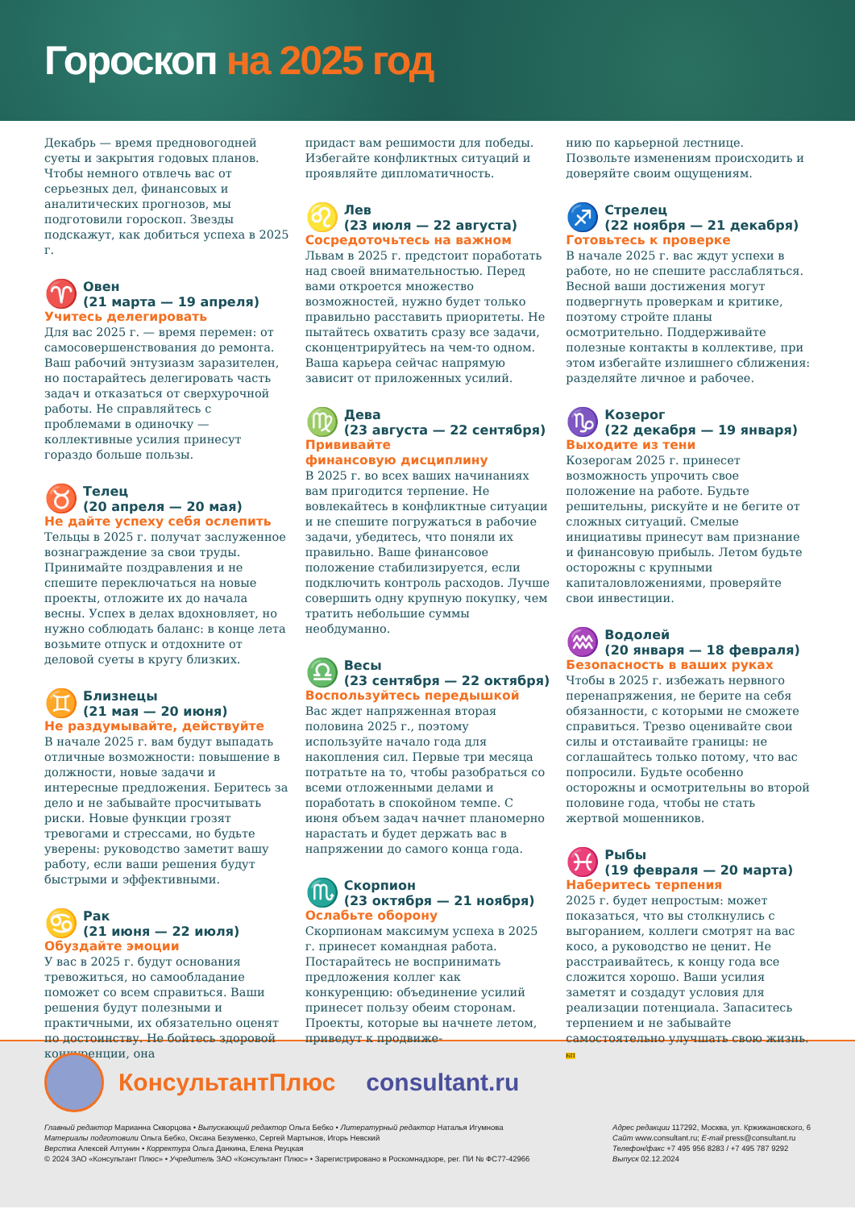Гороскоп на 2025 год
Декабрь — время предновогодней суеты и закрытия годовых планов. Чтобы немного отвлечь вас от серьезных дел, финансовых и аналитических прогнозов, мы подготовили гороскоп. Звезды подскажут, как добиться успеха в 2025 г.
♈
Овен
(21 марта — 19 апреля)
Учитесь делегировать
Для вас 2025 г. — время перемен: от самосовершенствования до ремонта. Ваш рабочий энтузиазм заразителен, но постарайтесь делегировать часть задач и отказаться от сверхурочной работы. Не справляйтесь с проблемами в одиночку — коллективные усилия принесут гораздо больше пользы.
♉
Телец
(20 апреля — 20 мая)
Не дайте успеху себя ослепить
Тельцы в 2025 г. получат заслуженное вознаграждение за свои труды. Принимайте поздравления и не спешите переключаться на новые проекты, отложите их до начала весны. Успех в делах вдохновляет, но нужно соблюдать баланс: в конце лета возьмите отпуск и отдохните от деловой суеты в кругу близких.
♊
Близнецы
(21 мая — 20 июня)
Не раздумывайте, действуйте
В начале 2025 г. вам будут выпадать отличные возможности: повышение в должности, новые задачи и интересные предложения. Беритесь за дело и не забывайте просчитывать риски. Новые функции грозят тревогами и стрессами, но будьте уверены: руководство заметит вашу работу, если ваши решения будут быстрыми и эффективными.
♋
Рак
(21 июня — 22 июля)
Обуздайте эмоции
У вас в 2025 г. будут основания тревожиться, но самообладание поможет со всем справиться. Ваши решения будут полезными и практичными, их обязательно оценят по достоинству. Не бойтесь здоровой конкуренции, она
придаст вам решимости для победы. Избегайте конфликтных ситуаций и проявляйте дипломатичность.
♌
Лев
(23 июля — 22 августа)
Сосредоточьтесь на важном
Львам в 2025 г. предстоит поработать над своей внимательностью. Перед вами откроется множество возможностей, нужно будет только правильно расставить приоритеты. Не пытайтесь охватить сразу все задачи, сконцентрируйтесь на чем-то одном. Ваша карьера сейчас напрямую зависит от приложенных усилий.
♍
Дева
(23 августа — 22 сентября)
Прививайте
финансовую дисциплину
В 2025 г. во всех ваших начинаниях вам пригодится терпение. Не вовлекайтесь в конфликтные ситуации и не спешите погружаться в рабочие задачи, убедитесь, что поняли их правильно. Ваше финансовое положение стабилизируется, если подключить контроль расходов. Лучше совершить одну крупную покупку, чем тратить небольшие суммы необдуманно.
♎
Весы
(23 сентября — 22 октября)
Воспользуйтесь передышкой
Вас ждет напряженная вторая половина 2025 г., поэтому используйте начало года для накопления сил. Первые три месяца потратьте на то, чтобы разобраться со всеми отложенными делами и поработать в спокойном темпе. С июня объем задач начнет планомерно нарастать и будет держать вас в напряжении до самого конца года.
♏
Скорпион
(23 октября — 21 ноября)
Ослабьте оборону
Скорпионам максимум успеха в 2025 г. принесет командная работа. Постарайтесь не воспринимать предложения коллег как конкуренцию: объединение усилий принесет пользу обеим сторонам. Проекты, которые вы начнете летом, приведут к продвиже-
нию по карьерной лестнице. Позвольте изменениям происходить и доверяйте своим ощущениям.
♐
Стрелец
(22 ноября — 21 декабря)
Готовьтесь к проверке
В начале 2025 г. вас ждут успехи в работе, но не спешите расслабляться. Весной ваши достижения могут подвергнуть проверкам и критике, поэтому стройте планы осмотрительно. Поддерживайте полезные контакты в коллективе, при этом избегайте излишнего сближения: разделяйте личное и рабочее.
♑
Козерог
(22 декабря — 19 января)
Выходите из тени
Козерогам 2025 г. принесет возможность упрочить свое положение на работе. Будьте решительны, рискуйте и не бегите от сложных ситуаций. Смелые инициативы принесут вам признание и финансовую прибыль. Летом будьте осторожны с крупными капиталовложениями, проверяйте свои инвестиции.
♒
Водолей
(20 января — 18 февраля)
Безопасность в ваших руках
Чтобы в 2025 г. избежать нервного перенапряжения, не берите на себя обязанности, с которыми не сможете справиться. Трезво оценивайте свои силы и отстаивайте границы: не соглашайтесь только потому, что вас попросили. Будьте особенно осторожны и осмотрительны во второй половине года, чтобы не стать жертвой мошенников.
♓
Рыбы
(19 февраля — 20 марта)
Наберитесь терпения
2025 г. будет непростым: может показаться, что вы столкнулись с выгоранием, коллеги смотрят на вас косо, а руководство не ценит. Не расстраивайтесь, к концу года все сложится хорошо. Ваши усилия заметят и создадут условия для реализации потенциала. Запаситесь терпением и не забывайте самостоятельно улучшать свою жизнь. БП
КонсультантПлюс consultant.ru
Главный редактор Марианна Скворцова • Выпускающий редактор Ольга Бебко • Литературный редактор Наталья Игумнова
Материалы подготовили Ольга Бебко, Оксана Безуменко, Сергей Мартынов, Игорь Невский
Верстка Алексей Алтунин • Корректура Ольга Данкина, Елена Реуцкая
© 2024 ЗАО «Консультант Плюс» • Учредитель ЗАО «Консультант Плюс» • Зарегистрировано в Роскомнадзоре, рег. ПИ № ФС77-42966
Адрес редакции 117292, Москва, ул. Кржижановского, 6
Сайт www.consultant.ru; E-mail press@consultant.ru
Телефон/факс +7 495 956 8283 / +7 495 787 9292
Выпуск 02.12.2024